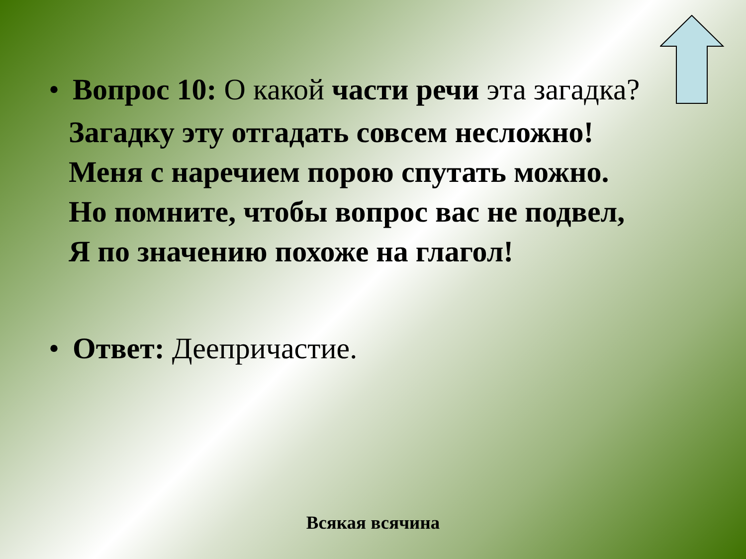• Вопрос 10: О какой части речи эта загадка?
Загадку эту отгадать совсем несложно!
Меня с наречием порою спутать можно.
Но помните, чтобы вопрос вас не подвел,
Я по значению похоже на глагол!
• Ответ: Деепричастие.
Всякая всячина